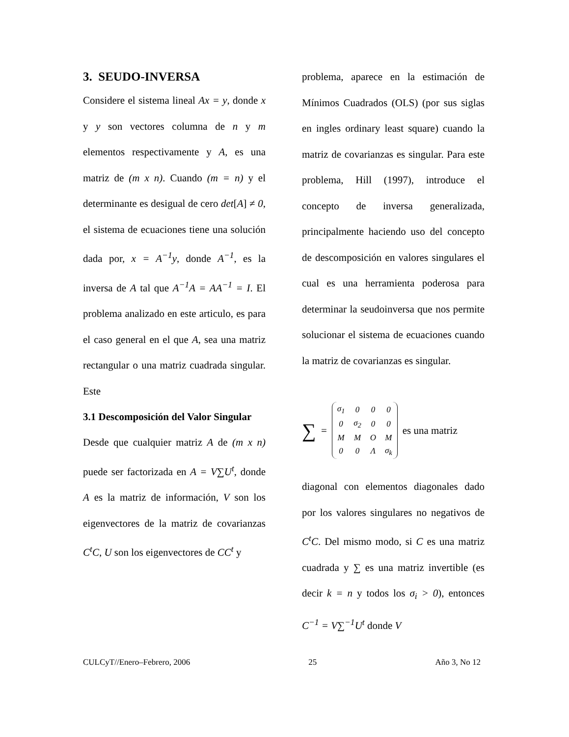3. SEUDO-INVERSA
Considere el sistema lineal Ax = y, donde x y y son vectores columna de n y m elementos respectivamente y A, es una matriz de (m x n). Cuando (m = n) y el determinante es desigual de cero det[A] ≠ 0, el sistema de ecuaciones tiene una solución dada por, x = A<sup>−1</sup>y, donde A<sup>−1</sup>, es la inversa de A tal que A<sup>−1</sup>A = AA<sup>−1</sup> = I. El problema analizado en este articulo, es para el caso general en el que A, sea una matriz rectangular o una matriz cuadrada singular. Este
3.1 Descomposición del Valor Singular
Desde que cualquier matriz A de (m x n) puede ser factorizada en A = V∑U<sup>t</sup>, donde A es la matriz de información, V son los eigenvectores de la matriz de covarianzas C<sup>t</sup>C, U son los eigenvectores de CC<sup>t</sup> y
problema, aparece en la estimación de Mínimos Cuadrados (OLS) (por sus siglas en ingles ordinary least square) cuando la matriz de covarianzas es singular. Para este problema, Hill (1997), introduce el concepto de inversa generalizada, principalmente haciendo uso del concepto de descomposición en valores singulares el cual es una herramienta poderosa para determinar la seudoinversa que nos permite solucionar el sistema de ecuaciones cuando la matriz de covarianzas es singular.
∑ =
| σ<sub>1</sub> | 0 | 0 | 0 |
| 0 | σ<sub>2</sub> | 0 | 0 |
| M | M | O | M |
| 0 | 0 | Λ | σ<sub>k</sub> |
es una matriz
diagonal con elementos diagonales dado por los valores singulares no negativos de C<sup>t</sup>C. Del mismo modo, si C es una matriz cuadrada y ∑ es una matriz invertible (es decir k = n y todos los σ<sub>i</sub> > 0), entonces C<sup>−1</sup> = V∑<sup>−1</sup>U<sup>t</sup> donde V
CULCyT//Enero–Febrero, 2006 25 Año 3, No 12